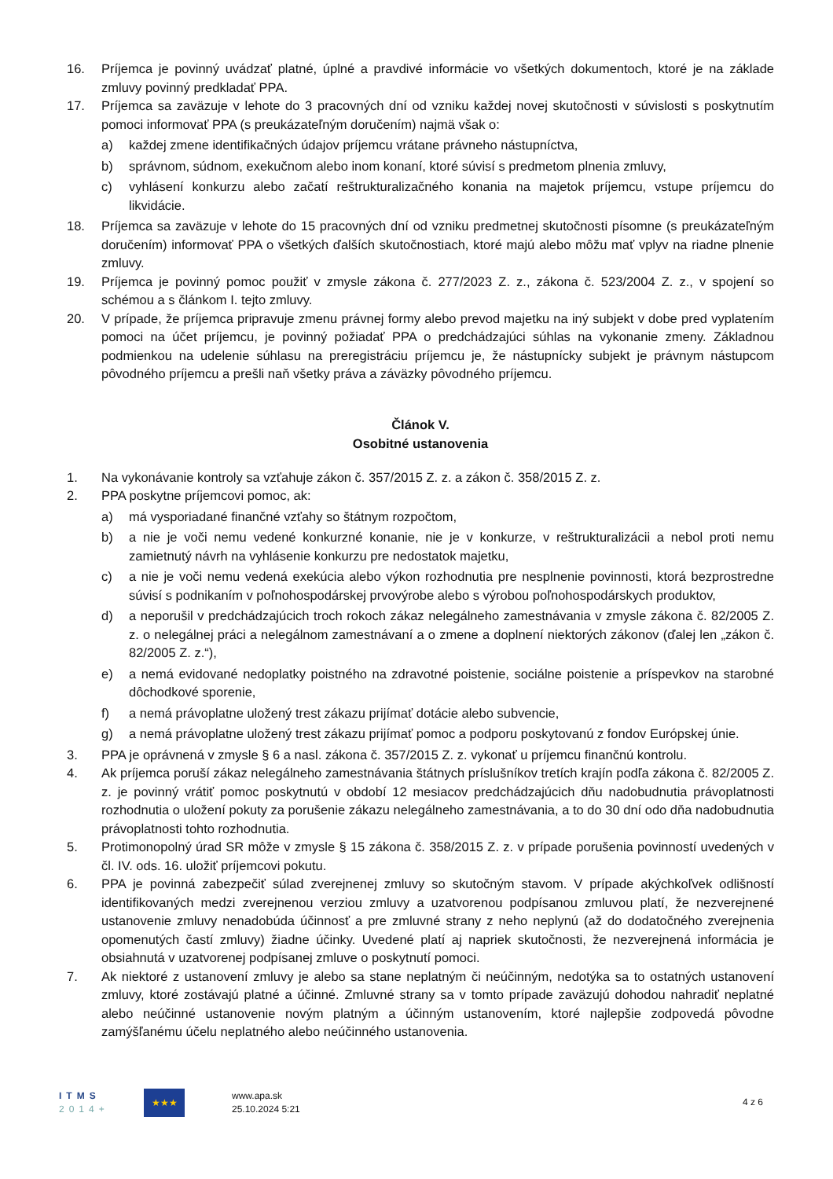16. Príjemca je povinný uvádzať platné, úplné a pravdivé informácie vo všetkých dokumentoch, ktoré je na základe zmluvy povinný predkladať PPA.
17. Príjemca sa zaväzuje v lehote do 3 pracovných dní od vzniku každej novej skutočnosti v súvislosti s poskytnutím pomoci informovať PPA (s preukázateľným doručením) najmä však o:
a) každej zmene identifikačných údajov príjemcu vrátane právneho nástupníctva,
b) správnom, súdnom, exekučnom alebo inom konaní, ktoré súvisí s predmetom plnenia zmluvy,
c) vyhlásení konkurzu alebo začatí reštrukturalizačného konania na majetok príjemcu, vstupe príjemcu do likvidácie.
18. Príjemca sa zaväzuje v lehote do 15 pracovných dní od vzniku predmetnej skutočnosti písomne (s preukázateľným doručením) informovať PPA o všetkých ďalších skutočnostiach, ktoré majú alebo môžu mať vplyv na riadne plnenie zmluvy.
19. Príjemca je povinný pomoc použiť v zmysle zákona č. 277/2023 Z. z., zákona č. 523/2004 Z. z., v spojení so schémou a s článkom I. tejto zmluvy.
20. V prípade, že príjemca pripravuje zmenu právnej formy alebo prevod majetku na iný subjekt v dobe pred vyplatením pomoci na účet príjemcu, je povinný požiadať PPA o predchádzajúci súhlas na vykonanie zmeny. Základnou podmienkou na udelenie súhlasu na preregistráciu príjemcu je, že nástupnícky subjekt je právnym nástupcom pôvodného príjemcu a prešli naň všetky práva a záväzky pôvodného príjemcu.
Článok V.
Osobitné ustanovenia
1. Na vykonávanie kontroly sa vzťahuje zákon č. 357/2015 Z. z. a zákon č. 358/2015 Z. z.
2. PPA poskytne príjemcovi pomoc, ak:
a) má vysporiadané finančné vzťahy so štátnym rozpočtom,
b) a nie je voči nemu vedené konkurzné konanie, nie je v konkurze, v reštrukturalizácii a nebol proti nemu zamietnutý návrh na vyhlásenie konkurzu pre nedostatok majetku,
c) a nie je voči nemu vedená exekúcia alebo výkon rozhodnutia pre nesplnenie povinnosti, ktorá bezprostredne súvisí s podnikaním v poľnohospodárskej prvovýrobe alebo s výrobou poľnohospodárskych produktov,
d) a neporušil v predchádzajúcich troch rokoch zákaz nelegálneho zamestnávania v zmysle zákona č. 82/2005 Z. z. o nelegálnej práci a nelegálnom zamestnávaní a o zmene a doplnení niektorých zákonov (ďalej len „zákon č. 82/2005 Z. z.“),
e) a nemá evidované nedoplatky poistného na zdravotné poistenie, sociálne poistenie a príspevkov na starobné dôchodkové sporenie,
f) a nemá právoplatne uložený trest zákazu prijímať dotácie alebo subvencie,
g) a nemá právoplatne uložený trest zákazu prijímať pomoc a podporu poskytovanú z fondov Európskej únie.
3. PPA je oprávnená v zmysle § 6 a nasl. zákona č. 357/2015 Z. z. vykonať u príjemcu finančnú kontrolu.
4. Ak príjemca poruší zákaz nelegálneho zamestnávania štátnych príslušníkov tretích krajín podľa zákona č. 82/2005 Z. z. je povinný vrátiť pomoc poskytnutú v období 12 mesiacov predchádzajúcich dňu nadobudnutia právoplatnosti rozhodnutia o uložení pokuty za porušenie zákazu nelegálneho zamestnávania, a to do 30 dní odo dňa nadobudnutia právoplatnosti tohto rozhodnutia.
5. Protimonopolný úrad SR môže v zmysle § 15 zákona č. 358/2015 Z. z. v prípade porušenia povinností uvedených v čl. IV. ods. 16. uložiť príjemcovi pokutu.
6. PPA je povinná zabezpečiť súlad zverejnenej zmluvy so skutočným stavom. V prípade akýchkoľvek odlišností identifikovaných medzi zverejnenou verziou zmluvy a uzatvorenou podpísanou zmluvou platí, že nezverejnené ustanovenie zmluvy nenadobúda účinnosť a pre zmluvné strany z neho neplynú (až do dodatočného zverejnenia opomenutých častí zmluvy) žiadne účinky. Uvedené platí aj napriek skutočnosti, že nezverejnená informácia je obsiahnutá v uzatvorenej podpísanej zmluve o poskytnutí pomoci.
7. Ak niektoré z ustanovení zmluvy je alebo sa stane neplatným či neúčinným, nedotýka sa to ostatných ustanovení zmluvy, ktoré zostávajú platné a účinné. Zmluvné strany sa v tomto prípade zaväzujú dohodou nahradiť neplatné alebo neúčinné ustanovenie novým platným a účinným ustanovením, ktoré najlepšie zodpovedá pôvodne zamýšľanému účelu neplatného alebo neúčinného ustanovenia.
ITMS
2014+
★★★
www.apa.sk
25.10.2024 5:21
4 z 6